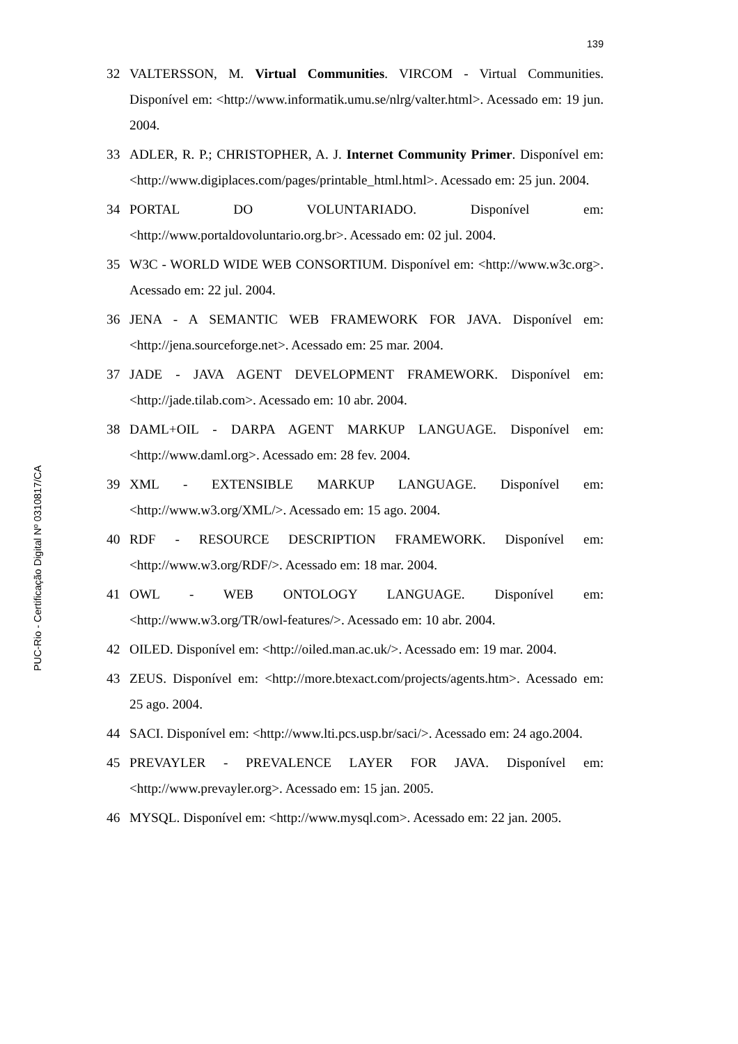PUC-Rio - Certificação Digital Nº 0310817/CA
139
32 VALTERSSON, M. Virtual Communities. VIRCOM - Virtual Communities. Disponível em: <http://www.informatik.umu.se/nlrg/valter.html>. Acessado em: 19 jun. 2004.
33 ADLER, R. P.; CHRISTOPHER, A. J. Internet Community Primer. Disponível em: <http://www.digiplaces.com/pages/printable_html.html>. Acessado em: 25 jun. 2004.
34 PORTAL DO VOLUNTARIADO. Disponível em: <http://www.portaldovoluntario.org.br>. Acessado em: 02 jul. 2004.
35 W3C - WORLD WIDE WEB CONSORTIUM. Disponível em: <http://www.w3c.org>. Acessado em: 22 jul. 2004.
36 JENA - A SEMANTIC WEB FRAMEWORK FOR JAVA. Disponível em: <http://jena.sourceforge.net>. Acessado em: 25 mar. 2004.
37 JADE - JAVA AGENT DEVELOPMENT FRAMEWORK. Disponível em: <http://jade.tilab.com>. Acessado em: 10 abr. 2004.
38 DAML+OIL - DARPA AGENT MARKUP LANGUAGE. Disponível em: <http://www.daml.org>. Acessado em: 28 fev. 2004.
39 XML - EXTENSIBLE MARKUP LANGUAGE. Disponível em: <http://www.w3.org/XML/>. Acessado em: 15 ago. 2004.
40 RDF - RESOURCE DESCRIPTION FRAMEWORK. Disponível em: <http://www.w3.org/RDF/>. Acessado em: 18 mar. 2004.
41 OWL - WEB ONTOLOGY LANGUAGE. Disponível em: <http://www.w3.org/TR/owl-features/>. Acessado em: 10 abr. 2004.
42 OILED. Disponível em: <http://oiled.man.ac.uk/>. Acessado em: 19 mar. 2004.
43 ZEUS. Disponível em: <http://more.btexact.com/projects/agents.htm>. Acessado em: 25 ago. 2004.
44 SACI. Disponível em: <http://www.lti.pcs.usp.br/saci/>. Acessado em: 24 ago.2004.
45 PREVAYLER - PREVALENCE LAYER FOR JAVA. Disponível em: <http://www.prevayler.org>. Acessado em: 15 jan. 2005.
46 MYSQL. Disponível em: <http://www.mysql.com>. Acessado em: 22 jan. 2005.